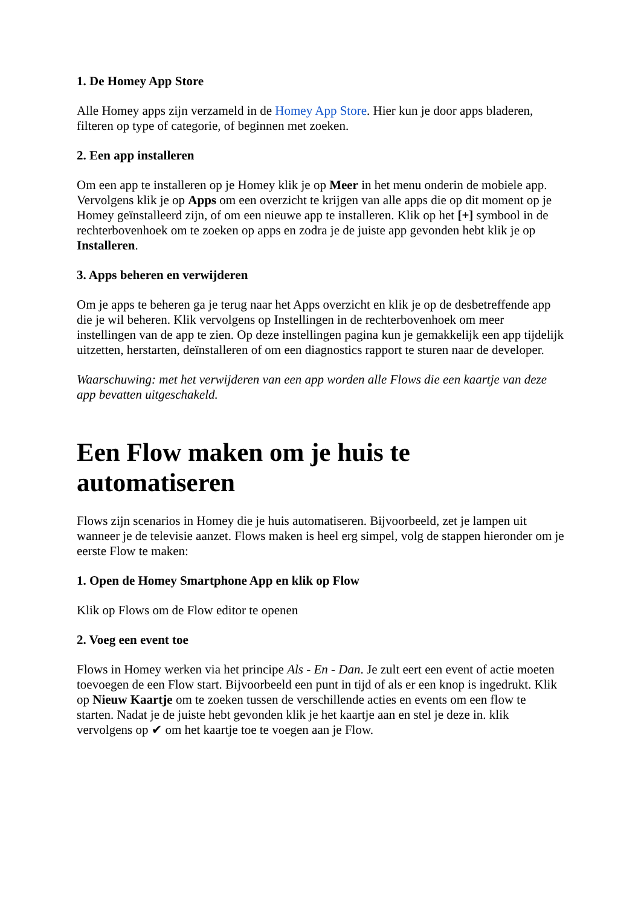1. De Homey App Store
Alle Homey apps zijn verzameld in de Homey App Store. Hier kun je door apps bladeren, filteren op type of categorie, of beginnen met zoeken.
2. Een app installeren
Om een app te installeren op je Homey klik je op Meer in het menu onderin de mobiele app. Vervolgens klik je op Apps om een overzicht te krijgen van alle apps die op dit moment op je Homey geïnstalleerd zijn, of om een nieuwe app te installeren. Klik op het [+] symbool in de rechterbovenhoek om te zoeken op apps en zodra je de juiste app gevonden hebt klik je op Installeren.
3. Apps beheren en verwijderen
Om je apps te beheren ga je terug naar het Apps overzicht en klik je op de desbetreffende app die je wil beheren. Klik vervolgens op Instellingen in de rechterbovenhoek om meer instellingen van de app te zien. Op deze instellingen pagina kun je gemakkelijk een app tijdelijk uitzetten, herstarten, deïnstalleren of om een diagnostics rapport te sturen naar de developer.
Waarschuwing: met het verwijderen van een app worden alle Flows die een kaartje van deze app bevatten uitgeschakeld.
Een Flow maken om je huis te automatiseren
Flows zijn scenarios in Homey die je huis automatiseren. Bijvoorbeeld, zet je lampen uit wanneer je de televisie aanzet. Flows maken is heel erg simpel, volg de stappen hieronder om je eerste Flow te maken:
1. Open de Homey Smartphone App en klik op Flow
Klik op Flows om de Flow editor te openen
2. Voeg een event toe
Flows in Homey werken via het principe Als - En - Dan. Je zult eert een event of actie moeten toevoegen de een Flow start. Bijvoorbeeld een punt in tijd of als er een knop is ingedrukt. Klik op Nieuw Kaartje om te zoeken tussen de verschillende acties en events om een flow te starten. Nadat je de juiste hebt gevonden klik je het kaartje aan en stel je deze in. klik vervolgens op ✔ om het kaartje toe te voegen aan je Flow.